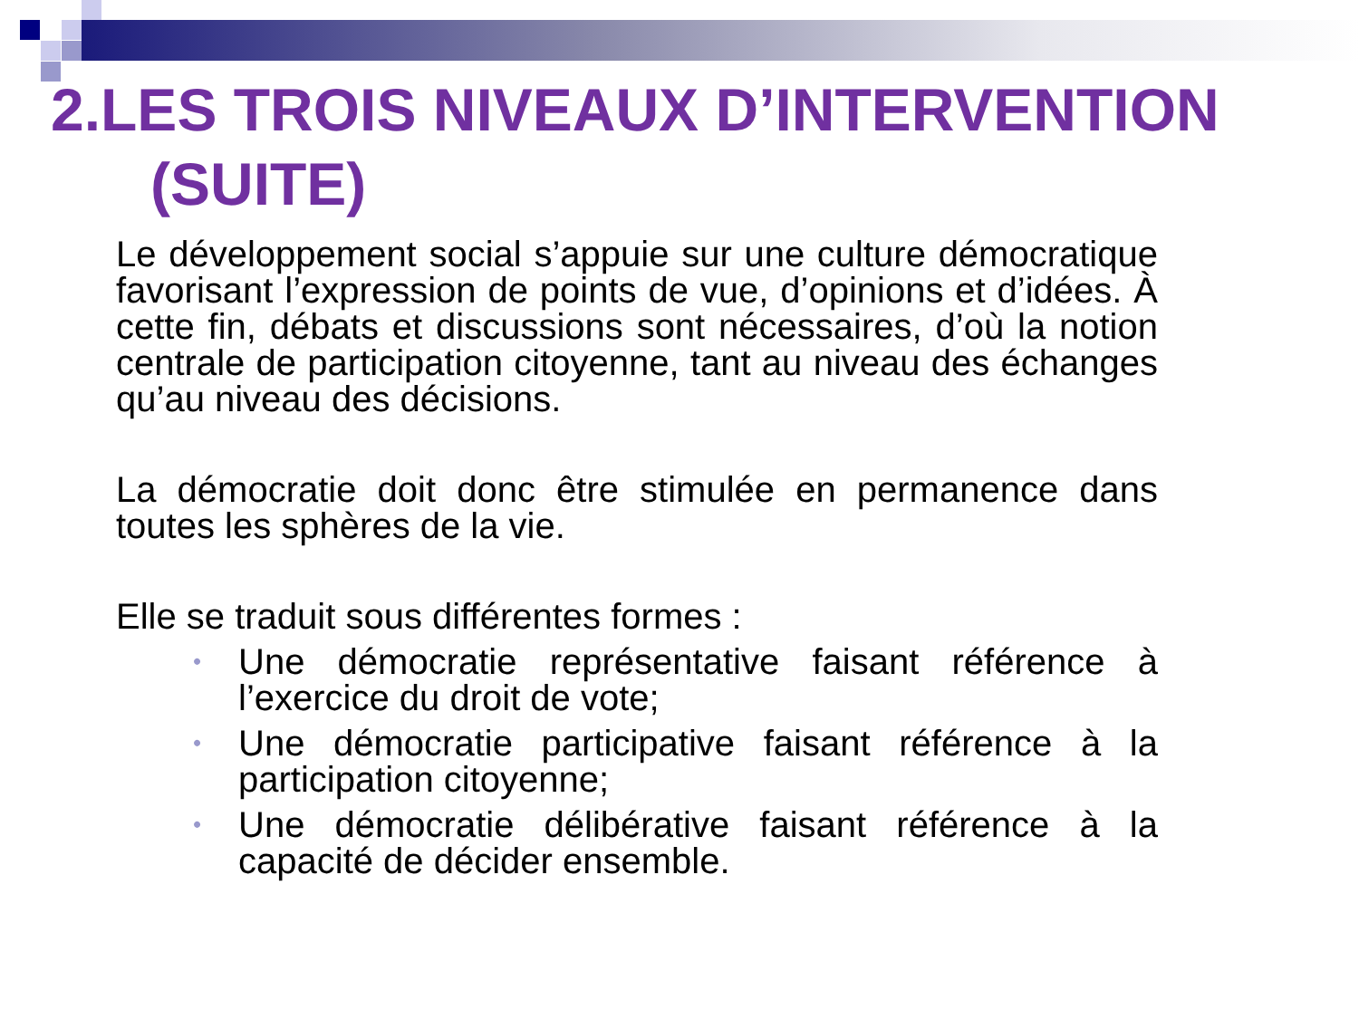2.LES TROIS NIVEAUX D’INTERVENTION
(SUITE)
Le développement social s’appuie sur une culture démocratique favorisant l’expression de points de vue, d’opinions et d’idées. À cette fin, débats et discussions sont nécessaires, d’où la notion centrale de participation citoyenne, tant au niveau des échanges qu’au niveau des décisions.
La démocratie doit donc être stimulée en permanence dans toutes les sphères de la vie.
Elle se traduit sous différentes formes :
• Une démocratie représentative faisant référence à l’exercice du droit de vote;
• Une démocratie participative faisant référence à la participation citoyenne;
• Une démocratie délibérative faisant référence à la capacité de décider ensemble.